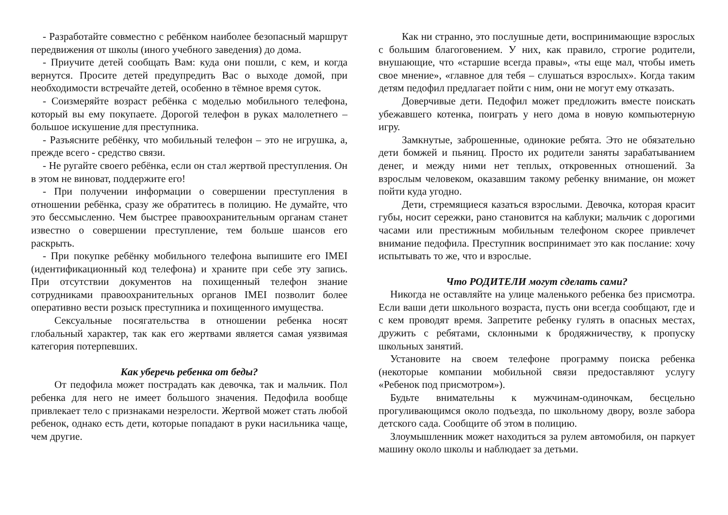- Разработайте совместно с ребёнком наиболее безопасный маршрут передвижения от школы (иного учебного заведения) до дома.
- Приучите детей сообщать Вам: куда они пошли, с кем, и когда вернутся. Просите детей предупредить Вас о выходе домой, при необходимости встречайте детей, особенно в тёмное время суток.
- Соизмеряйте возраст ребёнка с моделью мобильного телефона, который вы ему покупаете. Дорогой телефон в руках малолетнего – большое искушение для преступника.
- Разъясните ребёнку, что мобильный телефон – это не игрушка, а, прежде всего - средство связи.
- Не ругайте своего ребёнка, если он стал жертвой преступления. Он в этом не виноват, поддержите его!
- При получении информации о совершении преступления в отношении ребёнка, сразу же обратитесь в полицию. Не думайте, что это бессмысленно. Чем быстрее правоохранительным органам станет известно о совершении преступление, тем больше шансов его раскрыть.
- При покупке ребёнку мобильного телефона выпишите его IMEI (идентификационный код телефона) и храните при себе эту запись. При отсутствии документов на похищенный телефон знание сотрудниками правоохранительных органов IMEI позволит более оперативно вести розыск преступника и похищенного имущества.
Сексуальные посягательства в отношении ребенка носят глобальный характер, так как его жертвами является самая уязвимая категория потерпевших.
Как уберечь ребенка от беды?
От педофила может пострадать как девочка, так и мальчик. Пол ребенка для него не имеет большого значения. Педофила вообще привлекает тело с признаками незрелости. Жертвой может стать любой ребенок, однако есть дети, которые попадают в руки насильника чаще, чем другие.
Как ни странно, это послушные дети, воспринимающие взрослых с большим благоговением. У них, как правило, строгие родители, внушающие, что «старшие всегда правы», «ты еще мал, чтобы иметь свое мнение», «главное для тебя – слушаться взрослых». Когда таким детям педофил предлагает пойти с ним, они не могут ему отказать.
Доверчивые дети. Педофил может предложить вместе поискать убежавшего котенка, поиграть у него дома в новую компьютерную игру.
Замкнутые, заброшенные, одинокие ребята. Это не обязательно дети бомжей и пьяниц. Просто их родители заняты зарабатыванием денег, и между ними нет теплых, откровенных отношений. За взрослым человеком, оказавшим такому ребенку внимание, он может пойти куда угодно.
Дети, стремящиеся казаться взрослыми. Девочка, которая красит губы, носит сережки, рано становится на каблуки; мальчик с дорогими часами или престижным мобильным телефоном скорее привлечет внимание педофила. Преступник воспринимает это как послание: хочу испытывать то же, что и взрослые.
Что РОДИТЕЛИ могут сделать сами?
Никогда не оставляйте на улице маленького ребенка без присмотра. Если ваши дети школьного возраста, пусть они всегда сообщают, где и с кем проводят время. Запретите ребенку гулять в опасных местах, дружить с ребятами, склонными к бродяжничеству, к пропуску школьных занятий.
Установите на своем телефоне программу поиска ребенка (некоторые компании мобильной связи предоставляют услугу «Ребенок под присмотром»).
Будьте внимательны к мужчинам-одиночкам, бесцельно прогуливающимся около подъезда, по школьному двору, возле забора детского сада. Сообщите об этом в полицию.
Злоумышленник может находиться за рулем автомобиля, он паркует машину около школы и наблюдает за детьми.